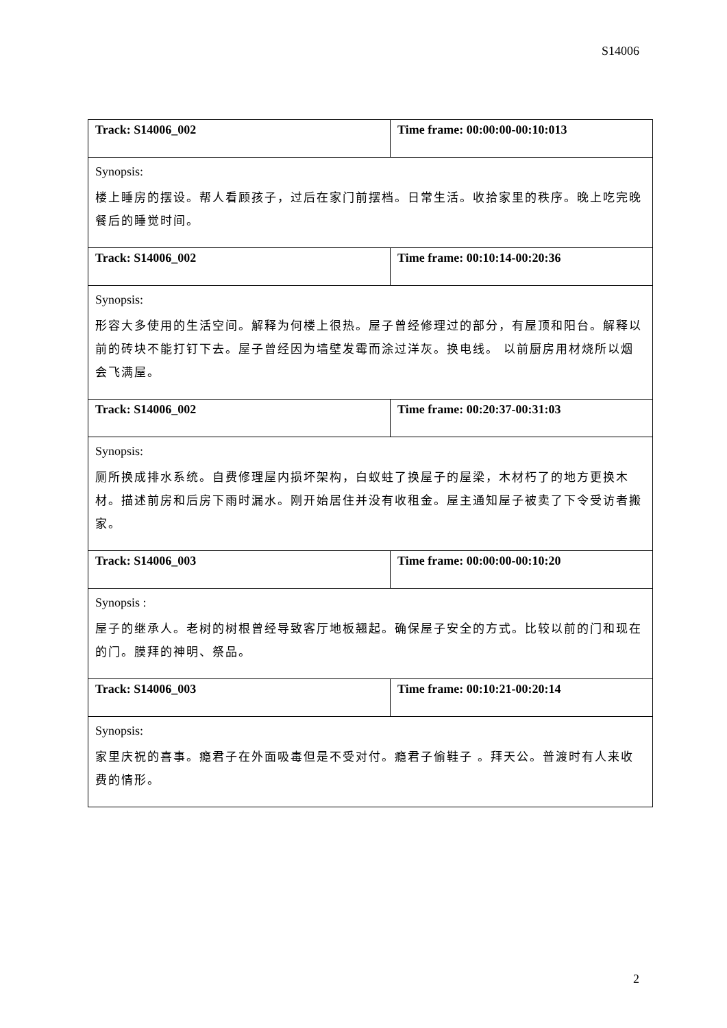S14006
| Track: S14006_002 | Time frame: 00:00:00-00:10:013 |
| Synopsis: 楼上睡房的摆设。帮人看顾孩子，过后在家门前摆档。日常生活。收拾家里的秩序。晚上吃完晚餐后的睡觉时间。 | |
| Track: S14006_002 | Time frame: 00:10:14-00:20:36 |
| Synopsis: 形容大多使用的生活空间。解释为何楼上很热。屋子曾经修理过的部分，有屋顶和阳台。解释以前的砖块不能打钉下去。屋子曾经因为墙壁发霉而涂过洋灰。换电线。 以前厨房用材烧所以烟会飞满屋。 | |
| Track: S14006_002 | Time frame: 00:20:37-00:31:03 |
| Synopsis: 厕所换成排水系统。自费修理屋内损坏架构，白蚁蛀了换屋子的屋梁，木材朽了的地方更换木材。描述前房和后房下雨时漏水。刚开始居住并没有收租金。屋主通知屋子被卖了下令受访者搬家。 | |
| Track: S14006_003 | Time frame: 00:00:00-00:10:20 |
| Synopsis : 屋子的继承人。老树的树根曾经导致客厅地板翘起。确保屋子安全的方式。比较以前的门和现在的门。膜拜的神明、祭品。 | |
| Track: S14006_003 | Time frame: 00:10:21-00:20:14 |
| Synopsis: 家里庆祝的喜事。瘾君子在外面吸毒但是不受对付。瘾君子偷鞋子 。拜天公。普渡时有人来收费的情形。 | |
2